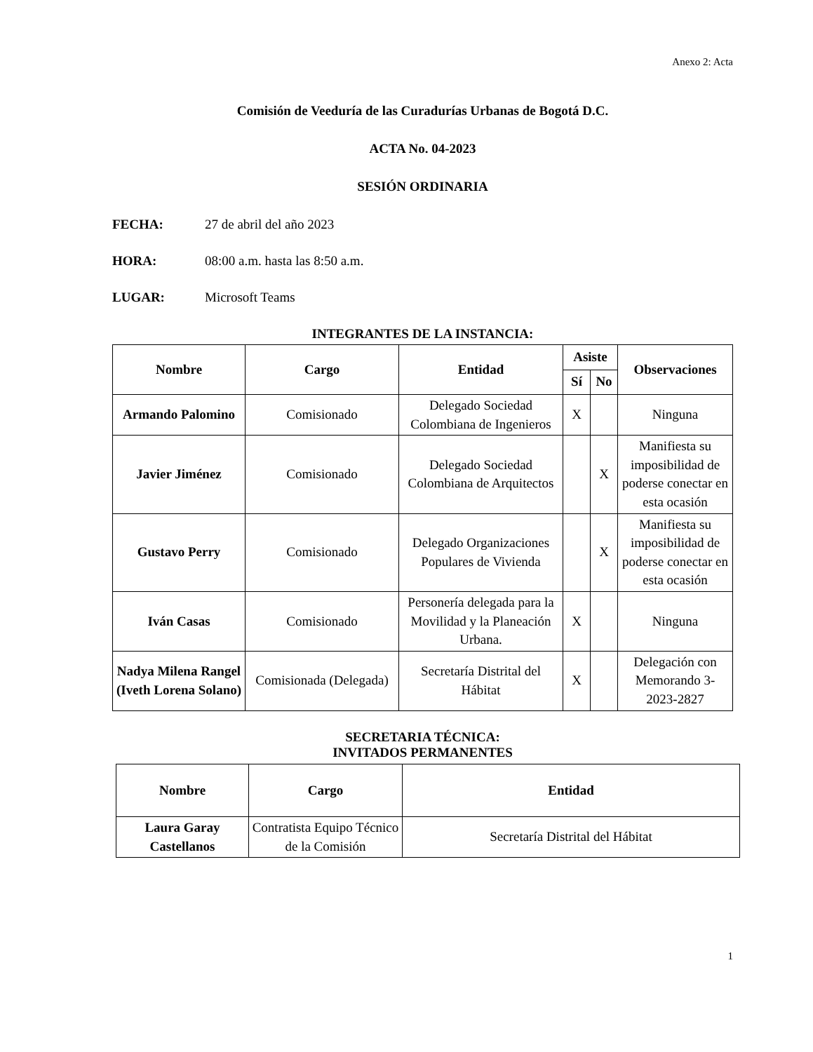Anexo 2: Acta
Comisión de Veeduría de las Curadurías Urbanas de Bogotá D.C.
ACTA No. 04-2023
SESIÓN ORDINARIA
FECHA: 27 de abril del año 2023
HORA: 08:00 a.m. hasta las 8:50 a.m.
LUGAR: Microsoft Teams
INTEGRANTES DE LA INSTANCIA:
| Nombre | Cargo | Entidad | Asiste | | Observaciones |
| --- | --- | --- | --- | --- | --- |
| | | | Sí | No | |
| Armando Palomino | Comisionado | Delegado Sociedad Colombiana de Ingenieros | X | | Ninguna |
| Javier Jiménez | Comisionado | Delegado Sociedad Colombiana de Arquitectos | | X | Manifiesta su imposibilidad de poderse conectar en esta ocasión |
| Gustavo Perry | Comisionado | Delegado Organizaciones Populares de Vivienda | | X | Manifiesta su imposibilidad de poderse conectar en esta ocasión |
| Iván Casas | Comisionado | Personería delegada para la Movilidad y la Planeación Urbana. | X | | Ninguna |
| Nadya Milena Rangel (Iveth Lorena Solano) | Comisionada (Delegada) | Secretaría Distrital del Hábitat | X | | Delegación con Memorando 3-2023-2827 |
SECRETARIA TÉCNICA:
INVITADOS PERMANENTES
| Nombre | Cargo | Entidad |
| --- | --- | --- |
| Laura Garay Castellanos | Contratista Equipo Técnico de la Comisión | Secretaría Distrital del Hábitat |
1